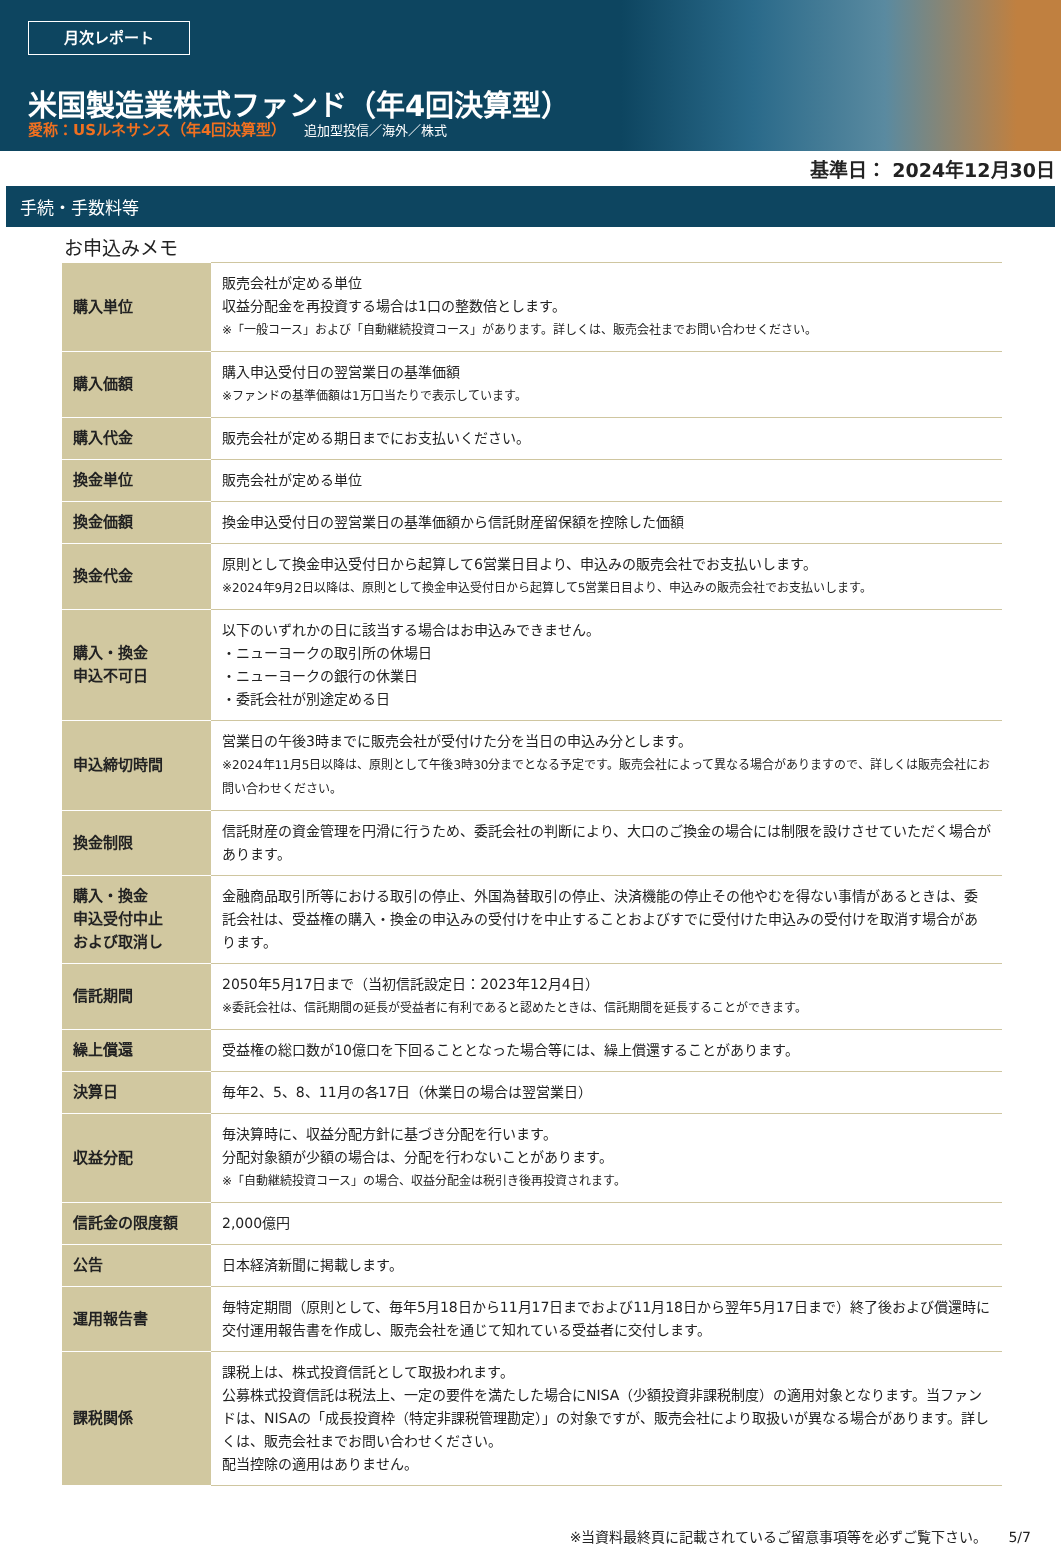月次レポート
米国製造業株式ファンド（年4回決算型）
愛称：USルネサンス（年4回決算型） 追加型投信／海外／株式
基準日： 2024年12月30日
手続・手数料等
お申込みメモ
| 購入単位 | 販売会社が定める単位 収益分配金を再投資する場合は1口の整数倍とします。 ※「一般コース」および「自動継続投資コース」があります。詳しくは、販売会社までお問い合わせください。 |
| 購入価額 | 購入申込受付日の翌営業日の基準価額 ※ファンドの基準価額は1万口当たりで表示しています。 |
| 購入代金 | 販売会社が定める期日までにお支払いください。 |
| 換金単位 | 販売会社が定める単位 |
| 換金価額 | 換金申込受付日の翌営業日の基準価額から信託財産留保額を控除した価額 |
| 換金代金 | 原則として換金申込受付日から起算して6営業日目より、申込みの販売会社でお支払いします。 ※2024年9月2日以降は、原則として換金申込受付日から起算して5営業日目より、申込みの販売会社でお支払いします。 |
| 購入・換金 申込不可日 | 以下のいずれかの日に該当する場合はお申込みできません。 ・ニューヨークの取引所の休場日 ・ニューヨークの銀行の休業日 ・委託会社が別途定める日 |
| 申込締切時間 | 営業日の午後3時までに販売会社が受付けた分を当日の申込み分とします。 ※2024年11月5日以降は、原則として午後3時30分までとなる予定です。販売会社によって異なる場合がありますので、詳しくは販売会社にお問い合わせください。 |
| 換金制限 | 信託財産の資金管理を円滑に行うため、委託会社の判断により、大口のご換金の場合には制限を設けさせていただく場合があります。 |
| 購入・換金 申込受付中止 および取消し | 金融商品取引所等における取引の停止、外国為替取引の停止、決済機能の停止その他やむを得ない事情があるときは、委託会社は、受益権の購入・換金の申込みの受付けを中止することおよびすでに受付けた申込みの受付けを取消す場合があります。 |
| 信託期間 | 2050年5月17日まで（当初信託設定日：2023年12月4日） ※委託会社は、信託期間の延長が受益者に有利であると認めたときは、信託期間を延長することができます。 |
| 繰上償還 | 受益権の総口数が10億口を下回ることとなった場合等には、繰上償還することがあります。 |
| 決算日 | 毎年2、5、8、11月の各17日（休業日の場合は翌営業日） |
| 収益分配 | 毎決算時に、収益分配方針に基づき分配を行います。 分配対象額が少額の場合は、分配を行わないことがあります。 ※「自動継続投資コース」の場合、収益分配金は税引き後再投資されます。 |
| 信託金の限度額 | 2,000億円 |
| 公告 | 日本経済新聞に掲載します。 |
| 運用報告書 | 毎特定期間（原則として、毎年5月18日から11月17日までおよび11月18日から翌年5月17日まで）終了後および償還時に交付運用報告書を作成し、販売会社を通じて知れている受益者に交付します。 |
| 課税関係 | 課税上は、株式投資信託として取扱われます。 公募株式投資信託は税法上、一定の要件を満たした場合にNISA（少額投資非課税制度）の適用対象となります。当ファンドは、NISAの「成長投資枠（特定非課税管理勘定）」の対象ですが、販売会社により取扱いが異なる場合があります。詳しくは、販売会社までお問い合わせください。 配当控除の適用はありません。 |
※当資料最終頁に記載されているご留意事項等を必ずご覧下さい。　　5/7